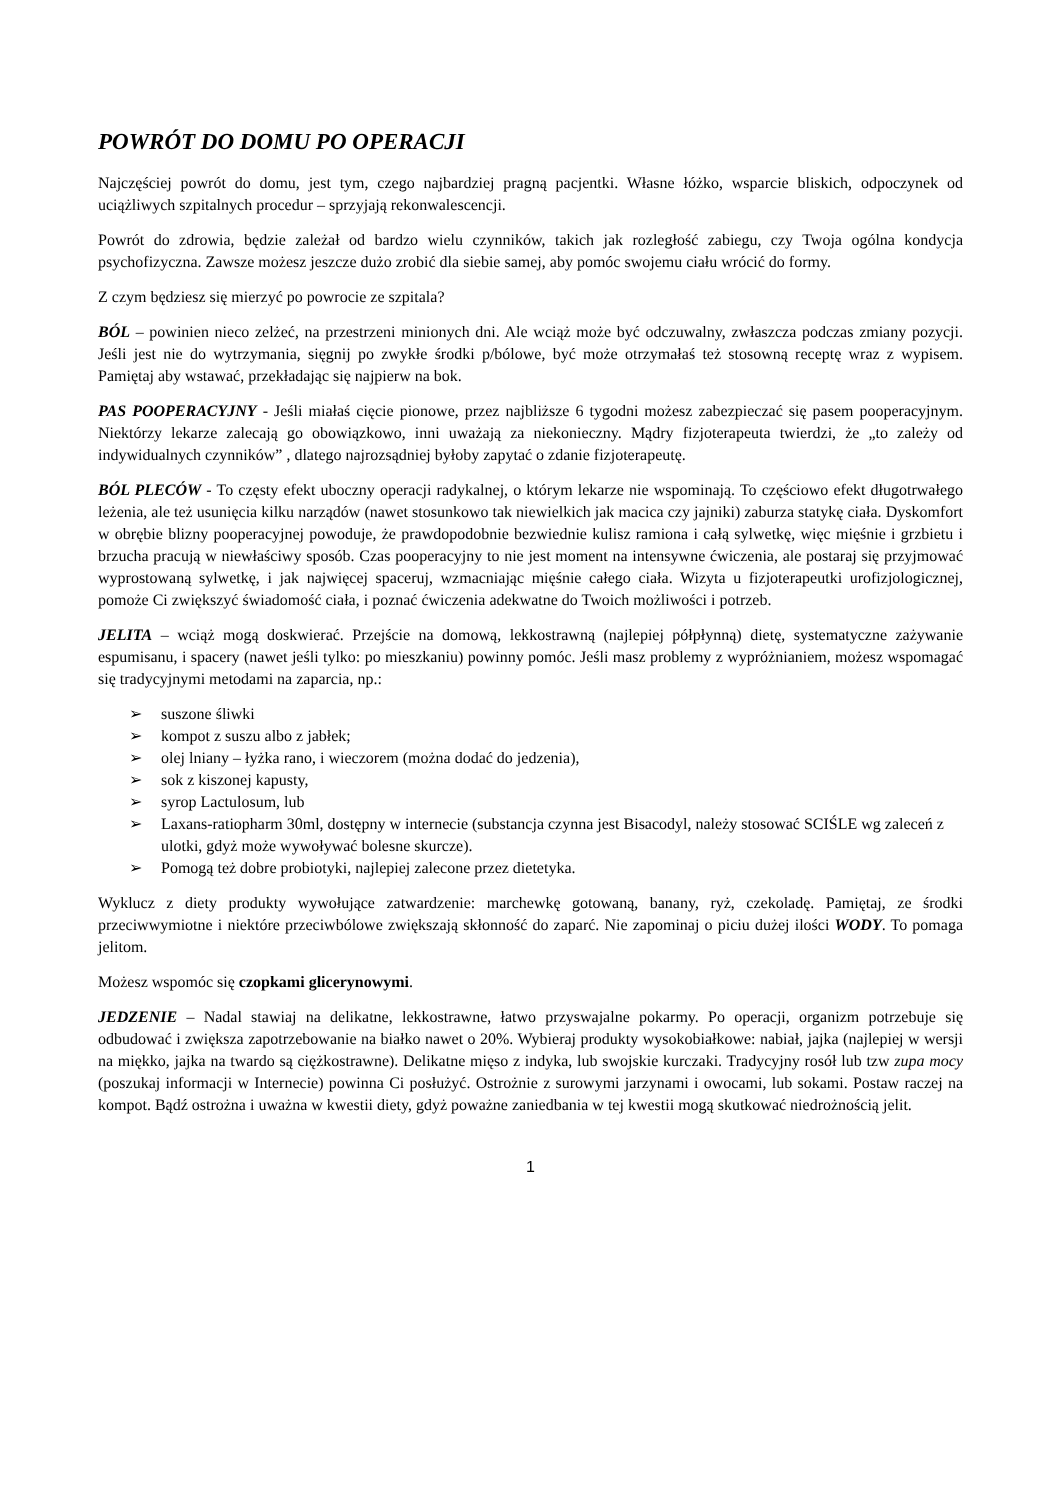POWRÓT DO DOMU PO OPERACJI
Najczęściej powrót do domu, jest tym, czego najbardziej pragną pacjentki. Własne łóżko, wsparcie bliskich, odpoczynek od uciążliwych szpitalnych procedur – sprzyjają rekonwalescencji.
Powrót do zdrowia, będzie zależał od bardzo wielu czynników, takich jak rozległość zabiegu, czy Twoja ogólna kondycja psychofizyczna. Zawsze możesz jeszcze dużo zrobić dla siebie samej, aby pomóc swojemu ciału wrócić do formy.
Z czym będziesz się mierzyć po powrocie ze szpitala?
BÓL – powinien nieco zelżeć, na przestrzeni minionych dni. Ale wciąż może być odczuwalny, zwłaszcza podczas zmiany pozycji. Jeśli jest nie do wytrzymania, sięgnij po zwykłe środki p/bólowe, być może otrzymałaś też stosowną receptę wraz z wypisem. Pamiętaj aby wstawać, przekładając się najpierw na bok.
PAS POOPERACYJNY - Jeśli miałaś cięcie pionowe, przez najbliższe 6 tygodni możesz zabezpieczać się pasem pooperacyjnym. Niektórzy lekarze zalecają go obowiązkowo, inni uważają za niekonieczny. Mądry fizjoterapeuta twierdzi, że „to zależy od indywidualnych czynników” , dlatego najrozsądniej byłoby zapytać o zdanie fizjoterapeutę.
BÓL PLECÓW - To częsty efekt uboczny operacji radykalnej, o którym lekarze nie wspominają. To częściowo efekt długotrwałego leżenia, ale też usunięcia kilku narządów (nawet stosunkowo tak niewielkich jak macica czy jajniki) zaburza statykę ciała. Dyskomfort w obrębie blizny pooperacyjnej powoduje, że prawdopodobnie bezwiednie kulisz ramiona i całą sylwetkę, więc mięśnie i grzbietu i brzucha pracują w niewłaściwy sposób. Czas pooperacyjny to nie jest moment na intensywne ćwiczenia, ale postaraj się przyjmować wyprostowaną sylwetkę, i jak najwięcej spaceruj, wzmacniając mięśnie całego ciała. Wizyta u fizjoterapeutki urofizjologicznej, pomoże Ci zwiększyć świadomość ciała, i poznać ćwiczenia adekwatne do Twoich możliwości i potrzeb.
JELITA – wciąż mogą doskwierać. Przejście na domową, lekkostrawną (najlepiej półpłynną) dietę, systematyczne zażywanie espumisanu, i spacery (nawet jeśli tylko: po mieszkaniu) powinny pomóc. Jeśli masz problemy z wypróżnianiem, możesz wspomagać się tradycyjnymi metodami na zaparcia, np.:
➢ suszone śliwki
➢ kompot z suszu albo z jabłek;
➢ olej lniany – łyżka rano, i wieczorem (można dodać do jedzenia),
➢ sok z kiszonej kapusty,
➢ syrop Lactulosum, lub
➢ Laxans-ratiopharm 30ml, dostępny w internecie (substancja czynna jest Bisacodyl, należy stosować SCIŚLE wg zaleceń z ulotki, gdyż może wywoływać bolesne skurcze).
➢ Pomogą też dobre probiotyki, najlepiej zalecone przez dietetyka.
Wyklucz z diety produkty wywołujące zatwardzenie: marchewkę gotowaną, banany, ryż, czekoladę. Pamiętaj, ze środki przeciwwymiotne i niektóre przeciwbólowe zwiększają skłonność do zaparć. Nie zapominaj o piciu dużej ilości WODY. To pomaga jelitom.
Możesz wspomóc się czopkami glicerynowymi.
JEDZENIE – Nadal stawiaj na delikatne, lekkostrawne, łatwo przyswajalne pokarmy. Po operacji, organizm potrzebuje się odbudować i zwiększa zapotrzebowanie na białko nawet o 20%. Wybieraj produkty wysokobiałkowe: nabiał, jajka (najlepiej w wersji na miękko, jajka na twardo są ciężkostrawne). Delikatne mięso z indyka, lub swojskie kurczaki. Tradycyjny rosół lub tzw zupa mocy (poszukaj informacji w Internecie) powinna Ci posłużyć. Ostrożnie z surowymi jarzynami i owocami, lub sokami. Postaw raczej na kompot. Bądź ostrożna i uważna w kwestii diety, gdyż poważne zaniedbania w tej kwestii mogą skutkować niedrożnością jelit.
1